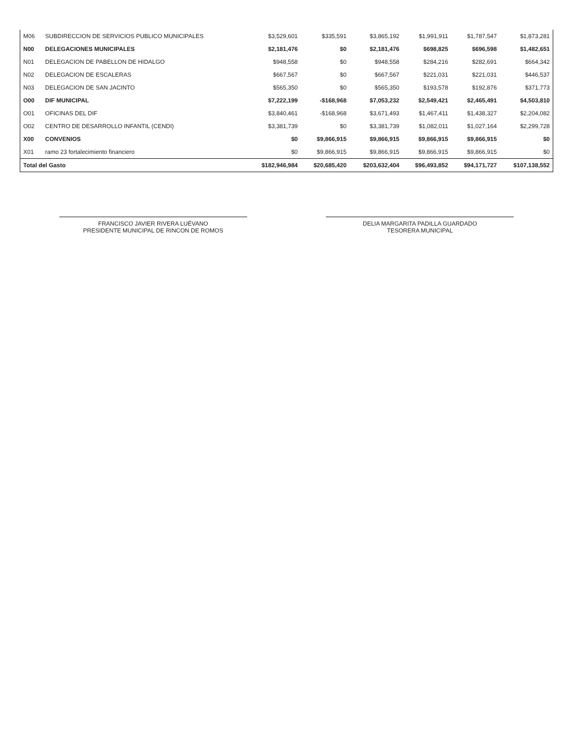| M06 | SUBDIRECCION DE SERVICIOS PUBLICO MUNICIPALES | $3,529,601 | $335,591 | $3,865,192 | $1,991,911 | $1,787,547 | $1,873,281 |
| N00 | DELEGACIONES MUNICIPALES | $2,181,476 | $0 | $2,181,476 | $698,825 | $696,598 | $1,482,651 |
| N01 | DELEGACION DE PABELLON DE HIDALGO | $948,558 | $0 | $948,558 | $284,216 | $282,691 | $664,342 |
| N02 | DELEGACION DE ESCALERAS | $667,567 | $0 | $667,567 | $221,031 | $221,031 | $446,537 |
| N03 | DELEGACION DE SAN JACINTO | $565,350 | $0 | $565,350 | $193,578 | $192,876 | $371,773 |
| O00 | DIF MUNICIPAL | $7,222,199 | -$168,968 | $7,053,232 | $2,549,421 | $2,465,491 | $4,503,810 |
| O01 | OFICINAS DEL DIF | $3,840,461 | -$168,968 | $3,671,493 | $1,467,411 | $1,438,327 | $2,204,082 |
| O02 | CENTRO DE DESARROLLO INFANTIL (CENDI) | $3,381,739 | $0 | $3,381,739 | $1,082,011 | $1,027,164 | $2,299,728 |
| X00 | CONVENIOS | $0 | $9,866,915 | $9,866,915 | $9,866,915 | $9,866,915 | $0 |
| X01 | ramo 23 fortalecimiento financiero | $0 | $9,866,915 | $9,866,915 | $9,866,915 | $9,866,915 | $0 |
| Total del Gasto | | $182,946,984 | $20,685,420 | $203,632,404 | $96,493,852 | $94,171,727 | $107,138,552 |
FRANCISCO JAVIER RIVERA LUÉVANO
PRESIDENTE MUNICIPAL DE RINCON DE ROMOS
DELIA MARGARITA PADILLA GUARDADO
TESORERA MUNICIPAL